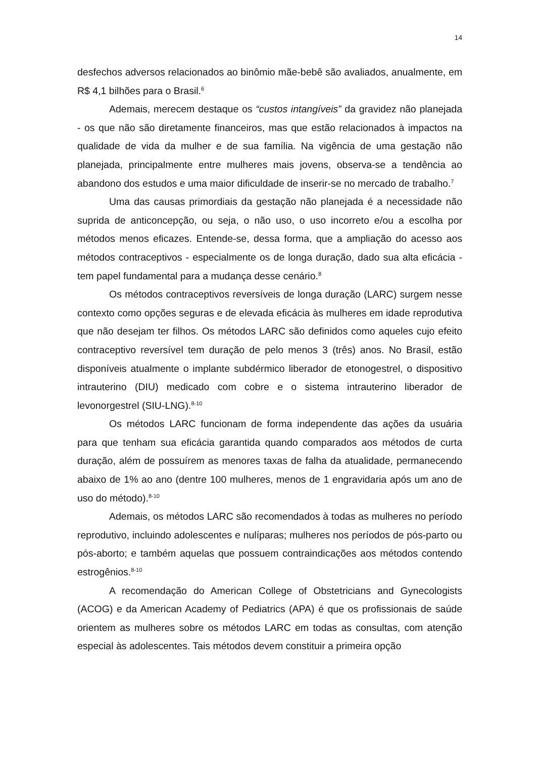14
desfechos adversos relacionados ao binômio mãe-bebê são avaliados, anualmente, em R$ 4,1 bilhões para o Brasil.<sup>6</sup>
Ademais, merecem destaque os “custos intangíveis” da gravidez não planejada - os que não são diretamente financeiros, mas que estão relacionados à impactos na qualidade de vida da mulher e de sua família. Na vigência de uma gestação não planejada, principalmente entre mulheres mais jovens, observa-se a tendência ao abandono dos estudos e uma maior dificuldade de inserir-se no mercado de trabalho.<sup>7</sup>
Uma das causas primordiais da gestação não planejada é a necessidade não suprida de anticoncepção, ou seja, o não uso, o uso incorreto e/ou a escolha por métodos menos eficazes. Entende-se, dessa forma, que a ampliação do acesso aos métodos contraceptivos - especialmente os de longa duração, dado sua alta eficácia - tem papel fundamental para a mudança desse cenário.<sup>8</sup>
Os métodos contraceptivos reversíveis de longa duração (LARC) surgem nesse contexto como opções seguras e de elevada eficácia às mulheres em idade reprodutiva que não desejam ter filhos. Os métodos LARC são definidos como aqueles cujo efeito contraceptivo reversível tem duração de pelo menos 3 (três) anos. No Brasil, estão disponíveis atualmente o implante subdérmico liberador de etonogestrel, o dispositivo intrauterino (DIU) medicado com cobre e o sistema intrauterino liberador de levonorgestrel (SIU-LNG).<sup>8-10</sup>
Os métodos LARC funcionam de forma independente das ações da usuária para que tenham sua eficácia garantida quando comparados aos métodos de curta duração, além de possuírem as menores taxas de falha da atualidade, permanecendo abaixo de 1% ao ano (dentre 100 mulheres, menos de 1 engravidaria após um ano de uso do método).<sup>8-10</sup>
Ademais, os métodos LARC são recomendados à todas as mulheres no período reprodutivo, incluindo adolescentes e nulíparas; mulheres nos períodos de pós-parto ou pós-aborto; e também aquelas que possuem contraindicações aos métodos contendo estrogênios.<sup>8-10</sup>
A recomendação do American College of Obstetricians and Gynecologists (ACOG) e da American Academy of Pediatrics (APA) é que os profissionais de saúde orientem as mulheres sobre os métodos LARC em todas as consultas, com atenção especial às adolescentes. Tais métodos devem constituir a primeira opção